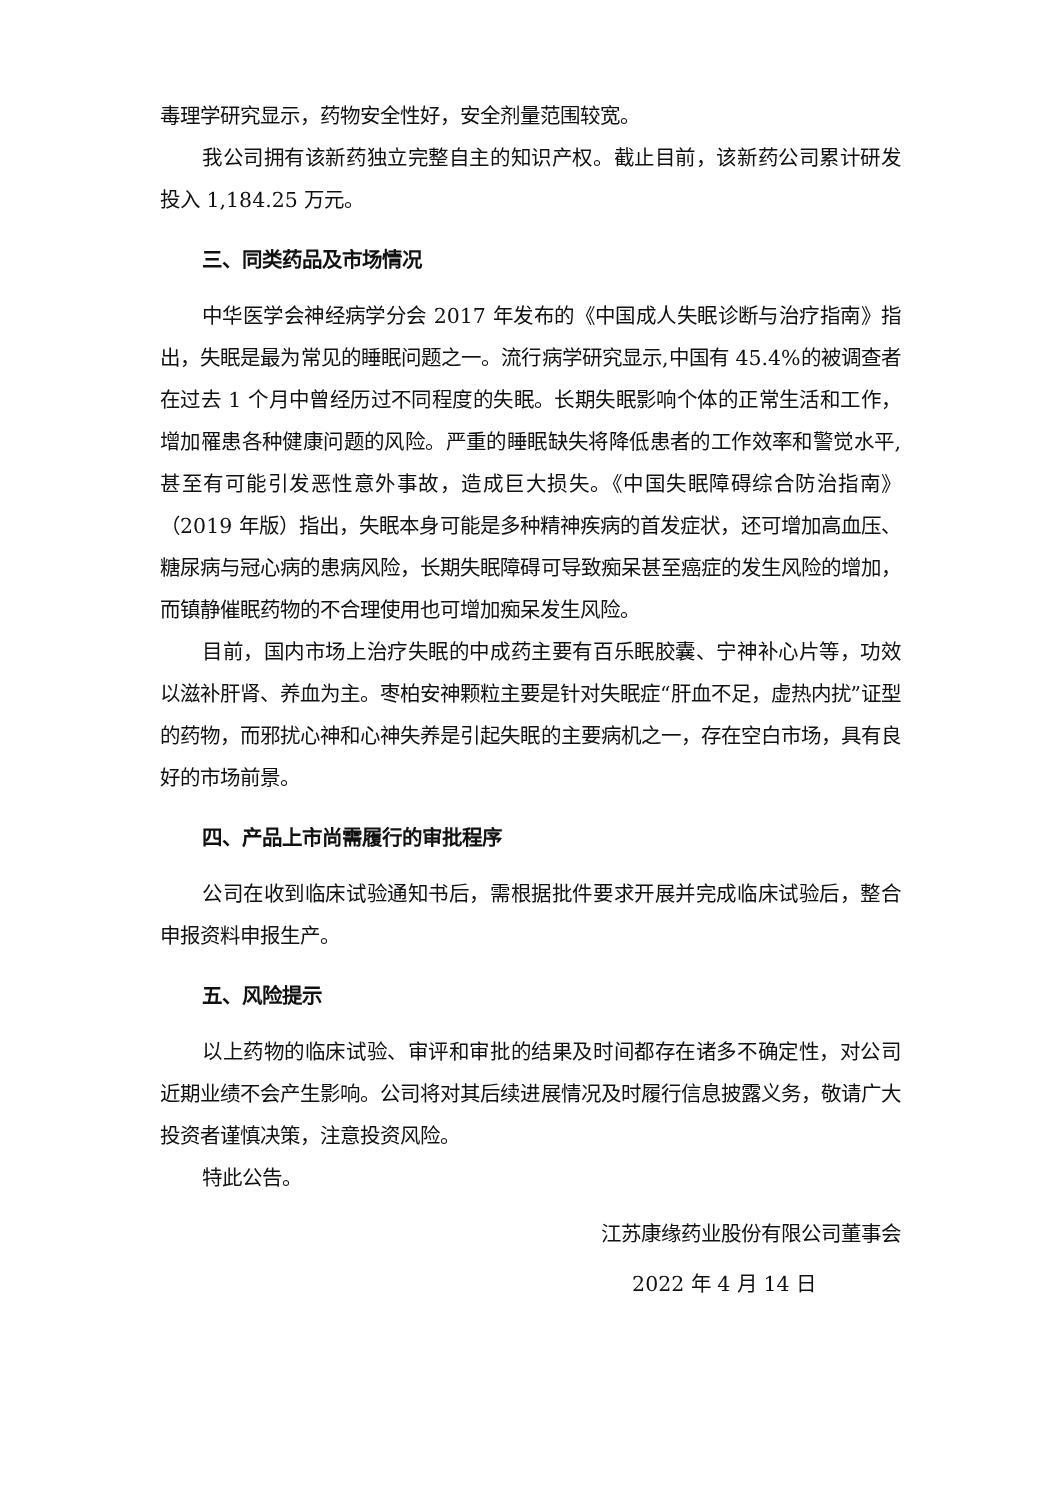毒理学研究显示，药物安全性好，安全剂量范围较宽。
我公司拥有该新药独立完整自主的知识产权。截止目前，该新药公司累计研发投入 1,184.25 万元。
三、同类药品及市场情况
中华医学会神经病学分会 2017 年发布的《中国成人失眠诊断与治疗指南》指出，失眠是最为常见的睡眠问题之一。流行病学研究显示,中国有 45.4%的被调查者在过去 1 个月中曾经历过不同程度的失眠。长期失眠影响个体的正常生活和工作，增加罹患各种健康问题的风险。严重的睡眠缺失将降低患者的工作效率和警觉水平,甚至有可能引发恶性意外事故，造成巨大损失。《中国失眠障碍综合防治指南》（2019 年版）指出，失眠本身可能是多种精神疾病的首发症状，还可增加高血压、糖尿病与冠心病的患病风险，长期失眠障碍可导致痴呆甚至癌症的发生风险的增加，而镇静催眠药物的不合理使用也可增加痴呆发生风险。
目前，国内市场上治疗失眠的中成药主要有百乐眠胶囊、宁神补心片等，功效以滋补肝肾、养血为主。枣柏安神颗粒主要是针对失眠症“肝血不足，虚热内扰”证型的药物，而邪扰心神和心神失养是引起失眠的主要病机之一，存在空白市场，具有良好的市场前景。
四、产品上市尚需履行的审批程序
公司在收到临床试验通知书后，需根据批件要求开展并完成临床试验后，整合申报资料申报生产。
五、风险提示
以上药物的临床试验、审评和审批的结果及时间都存在诸多不确定性，对公司近期业绩不会产生影响。公司将对其后续进展情况及时履行信息披露义务，敬请广大投资者谨慎决策，注意投资风险。
特此公告。
江苏康缘药业股份有限公司董事会
2022 年 4 月 14 日